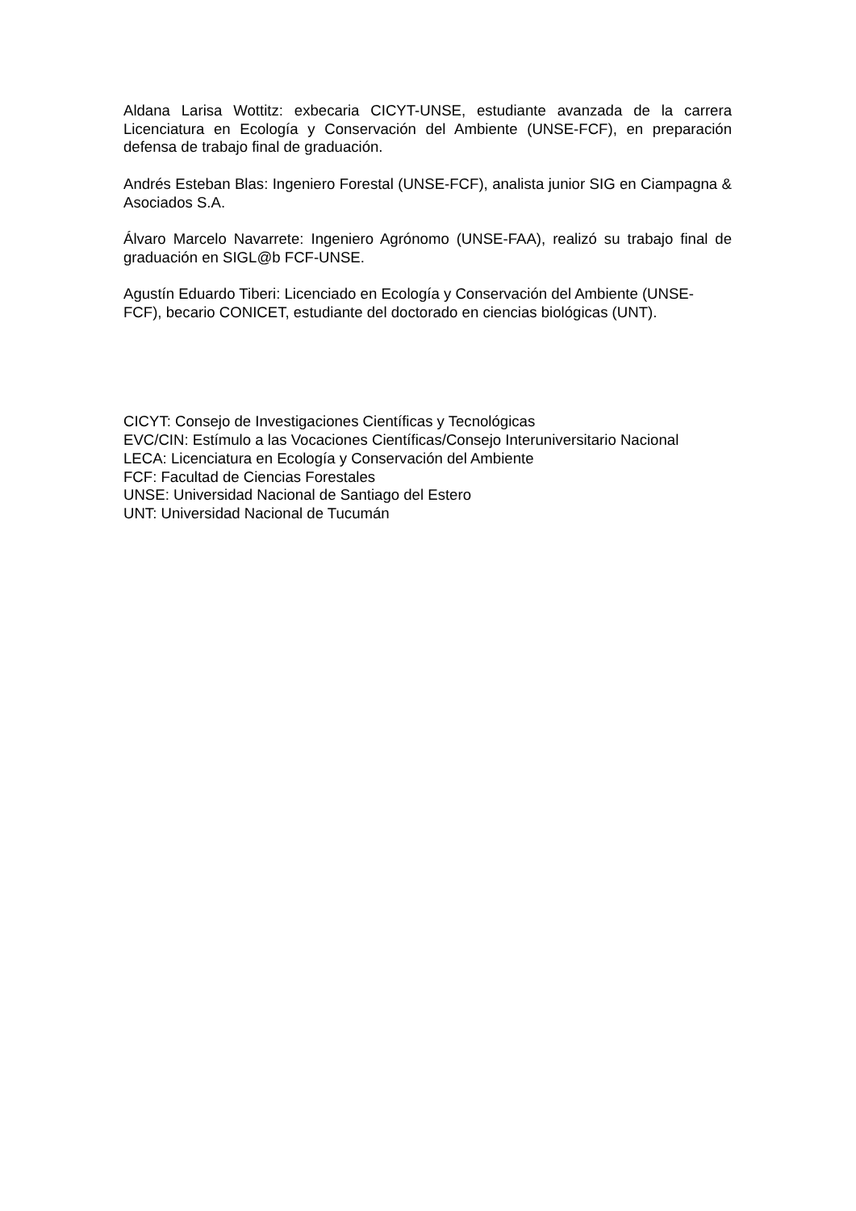Aldana Larisa Wottitz: exbecaria CICYT-UNSE, estudiante avanzada de la carrera Licenciatura en Ecología y Conservación del Ambiente (UNSE-FCF), en preparación defensa de trabajo final de graduación.
Andrés Esteban Blas: Ingeniero Forestal (UNSE-FCF), analista junior SIG en Ciampagna & Asociados S.A.
Álvaro Marcelo Navarrete: Ingeniero Agrónomo (UNSE-FAA), realizó su trabajo final de graduación en SIGL@b FCF-UNSE.
Agustín Eduardo Tiberi: Licenciado en Ecología y Conservación del Ambiente (UNSE-FCF), becario CONICET, estudiante del doctorado en ciencias biológicas (UNT).
CICYT: Consejo de Investigaciones Científicas y Tecnológicas
EVC/CIN: Estímulo a las Vocaciones Científicas/Consejo Interuniversitario Nacional
LECA: Licenciatura en Ecología y Conservación del Ambiente
FCF: Facultad de Ciencias Forestales
UNSE: Universidad Nacional de Santiago del Estero
UNT: Universidad Nacional de Tucumán